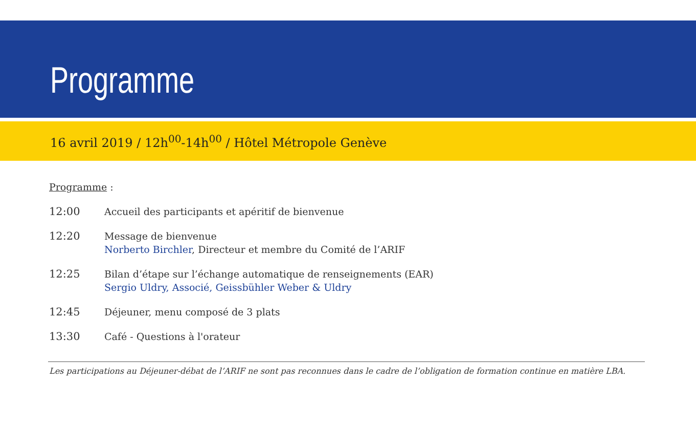Programme
16 avril 2019 / 12h<sup>00</sup>-14h<sup>00</sup> / Hôtel Métropole Genève
Programme :
12:00 Accueil des participants et apéritif de bienvenue
12:20 Message de bienvenue
Norberto Birchler, Directeur et membre du Comité de l’ARIF
12:25 Bilan d’étape sur l’échange automatique de renseignements (EAR)
Sergio Uldry, Associé, Geissbühler Weber & Uldry
12:45 Déjeuner, menu composé de 3 plats
13:30 Café - Questions à l'orateur
Les participations au Déjeuner-débat de l’ARIF ne sont pas reconnues dans le cadre de l’obligation de formation continue en matière LBA.